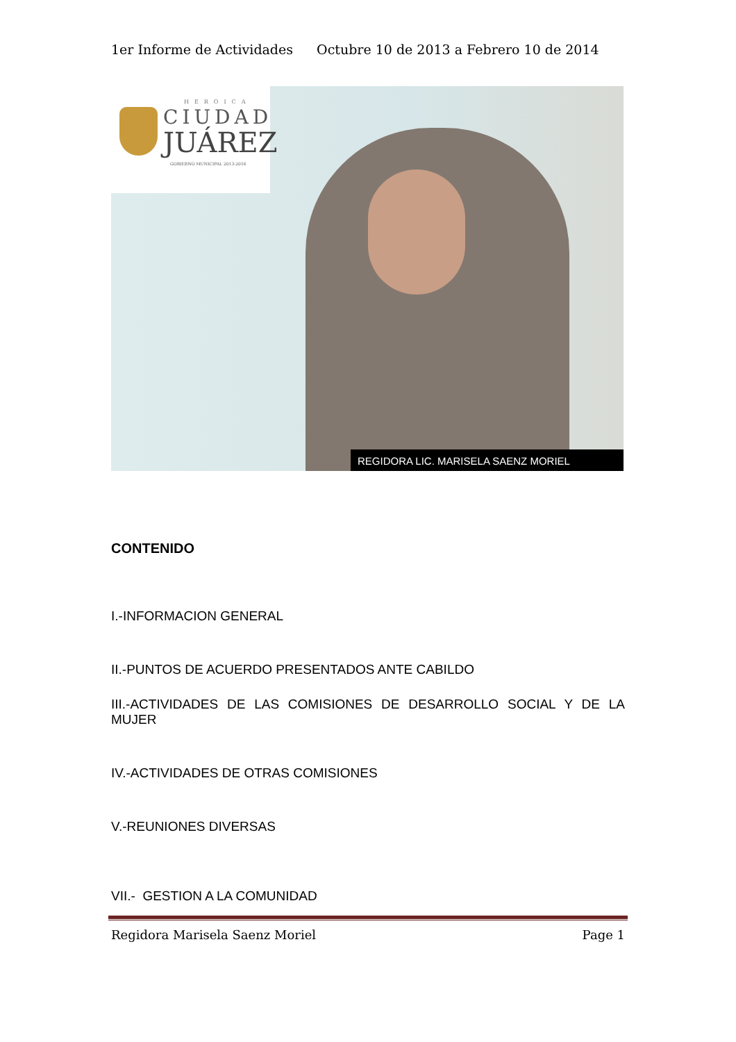1er Informe de Actividades Octubre 10 de 2013 a Febrero 10 de 2014
HEROICA
CIUDAD
JUÁREZ
GOBIERNO MUNICIPAL 2013-2016
REGIDORA LIC. MARISELA SAENZ MORIEL
CONTENIDO
I.-INFORMACION GENERAL
II.-PUNTOS DE ACUERDO PRESENTADOS ANTE CABILDO
III.-ACTIVIDADES DE LAS COMISIONES DE DESARROLLO SOCIAL Y DE LA MUJER
IV.-ACTIVIDADES DE OTRAS COMISIONES
V.-REUNIONES DIVERSAS
VII.- GESTION A LA COMUNIDAD
Regidora Marisela Saenz Moriel Page 1